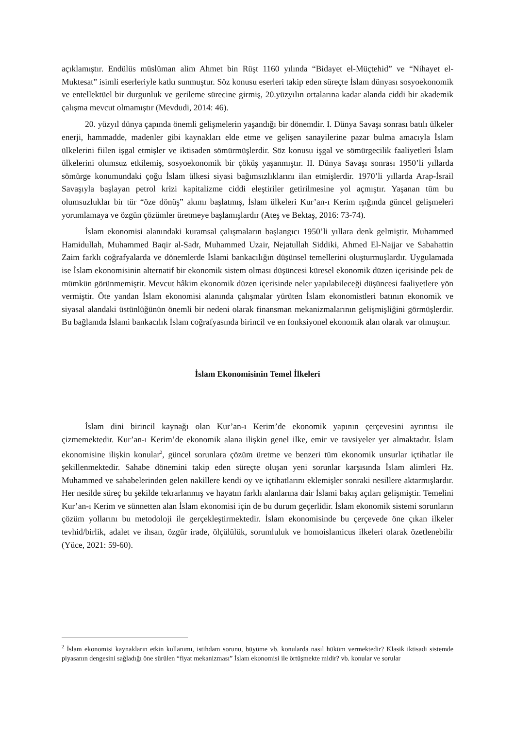açıklamıştır. Endülüs müslüman alim Ahmet bin Rüşt 1160 yılında “Bidayet el-Müçtehid” ve “Nihayet el-Muktesat” isimli eserleriyle katkı sunmuştur. Söz konusu eserleri takip eden süreçte İslam dünyası sosyoekonomik ve entellektüel bir durgunluk ve gerileme sürecine girmiş, 20.yüzyılın ortalarına kadar alanda ciddi bir akademik çalışma mevcut olmamıştır (Mevdudi, 2014: 46).
20. yüzyıl dünya çapında önemli gelişmelerin yaşandığı bir dönemdir. I. Dünya Savaşı sonrası batılı ülkeler enerji, hammadde, madenler gibi kaynakları elde etme ve gelişen sanayilerine pazar bulma amacıyla İslam ülkelerini fiilen işgal etmişler ve iktisaden sömürmüşlerdir. Söz konusu işgal ve sömürgecilik faaliyetleri İslam ülkelerini olumsuz etkilemiş, sosyoekonomik bir çöküş yaşanmıştır. II. Dünya Savaşı sonrası 1950’li yıllarda sömürge konumundaki çoğu İslam ülkesi siyasi bağımsızlıklarını ilan etmişlerdir. 1970’li yıllarda Arap-İsrail Savaşıyla başlayan petrol krizi kapitalizme ciddi eleştiriler getirilmesine yol açmıştır. Yaşanan tüm bu olumsuzluklar bir tür “öze dönüş” akımı başlatmış, İslam ülkeleri Kur’an-ı Kerim ışığında güncel gelişmeleri yorumlamaya ve özgün çözümler üretmeye başlamışlardır (Ateş ve Bektaş, 2016: 73-74).
İslam ekonomisi alanındaki kuramsal çalışmaların başlangıcı 1950’li yıllara denk gelmiştir. Muhammed Hamidullah, Muhammed Baqir al-Sadr, Muhammed Uzair, Nejatullah Siddiki, Ahmed El-Najjar ve Sabahattin Zaim farklı coğrafyalarda ve dönemlerde İslami bankacılığın düşünsel temellerini oluşturmuşlardır. Uygulamada ise İslam ekonomisinin alternatif bir ekonomik sistem olması düşüncesi küresel ekonomik düzen içerisinde pek de mümkün görünmemiştir. Mevcut hâkim ekonomik düzen içerisinde neler yapılabileceği düşüncesi faaliyetlere yön vermiştir. Öte yandan İslam ekonomisi alanında çalışmalar yürüten İslam ekonomistleri batının ekonomik ve siyasal alandaki üstünlüğünün önemli bir nedeni olarak finansman mekanizmalarının gelişmişliğini görmüşlerdir. Bu bağlamda İslami bankacılık İslam coğrafyasında birincil ve en fonksiyonel ekonomik alan olarak var olmuştur.
İslam Ekonomisinin Temel İlkeleri
İslam dini birincil kaynağı olan Kur’an-ı Kerim’de ekonomik yapının çerçevesini ayrıntısı ile çizmemektedir. Kur’an-ı Kerim’de ekonomik alana ilişkin genel ilke, emir ve tavsiyeler yer almaktadır. İslam ekonomisine ilişkin konular<sup>2</sup>, güncel sorunlara çözüm üretme ve benzeri tüm ekonomik unsurlar içtihatlar ile şekillenmektedir. Sahabe dönemini takip eden süreçte oluşan yeni sorunlar karşısında İslam alimleri Hz. Muhammed ve sahabelerinden gelen nakillere kendi oy ve içtihatlarını eklemişler sonraki nesillere aktarmışlardır. Her nesilde süreç bu şekilde tekrarlanmış ve hayatın farklı alanlarına dair İslami bakış açıları gelişmiştir. Temelini Kur’an-ı Kerim ve sünnetten alan İslam ekonomisi için de bu durum geçerlidir. İslam ekonomik sistemi sorunların çözüm yollarını bu metodoloji ile gerçekleştirmektedir. İslam ekonomisinde bu çerçevede öne çıkan ilkeler tevhid/birlik, adalet ve ihsan, özgür irade, ölçülülük, sorumluluk ve homoislamicus ilkeleri olarak özetlenebilir (Yüce, 2021: 59-60).
<sup>2</sup> İslam ekonomisi kaynakların etkin kullanımı, istihdam sorunu, büyüme vb. konularda nasıl hüküm vermektedir? Klasik iktisadi sistemde piyasanın dengesini sağladığı öne sürülen “fiyat mekanizması” İslam ekonomisi ile örtüşmekte midir? vb. konular ve sorular